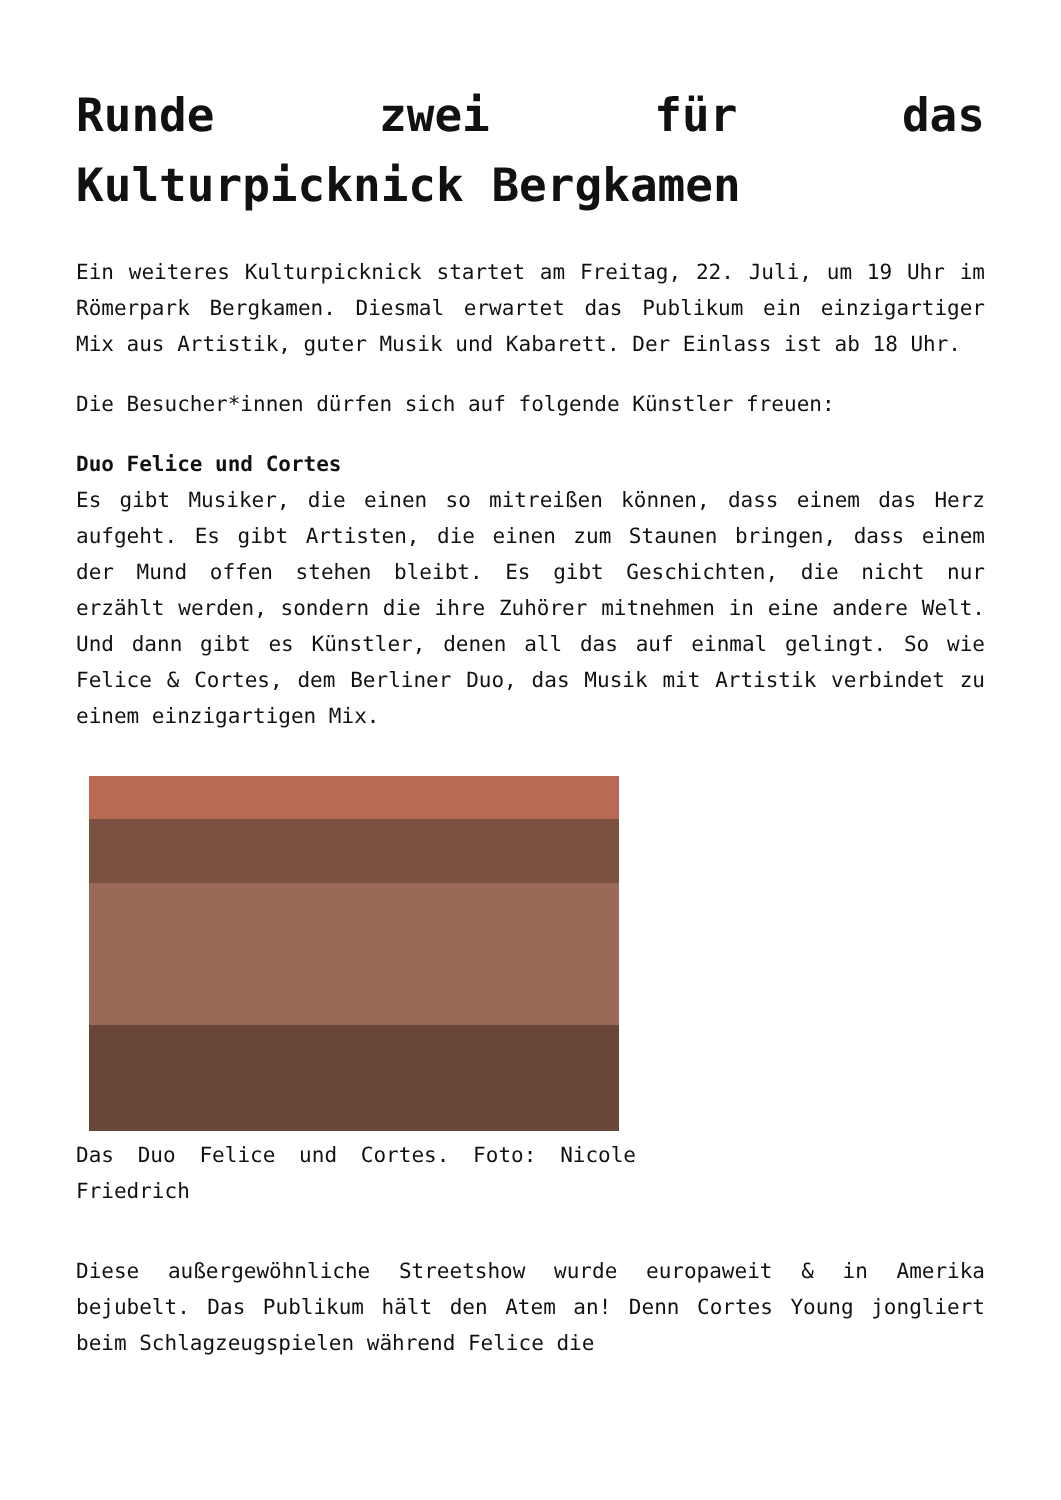Runde zwei für das Kulturpicknick Bergkamen
Ein weiteres Kulturpicknick startet am Freitag, 22. Juli, um 19 Uhr im Römerpark Bergkamen. Diesmal erwartet das Publikum ein einzigartiger Mix aus Artistik, guter Musik und Kabarett. Der Einlass ist ab 18 Uhr.
Die Besucher*innen dürfen sich auf folgende Künstler freuen:
Duo Felice und Cortes
Es gibt Musiker, die einen so mitreißen können, dass einem das Herz aufgeht. Es gibt Artisten, die einen zum Staunen bringen, dass einem der Mund offen stehen bleibt. Es gibt Geschichten, die nicht nur erzählt werden, sondern die ihre Zuhörer mitnehmen in eine andere Welt. Und dann gibt es Künstler, denen all das auf einmal gelingt. So wie Felice & Cortes, dem Berliner Duo, das Musik mit Artistik verbindet zu einem einzigartigen Mix.
Das Duo Felice und Cortes. Foto: Nicole Friedrich
Diese außergewöhnliche Streetshow wurde europaweit & in Amerika bejubelt. Das Publikum hält den Atem an! Denn Cortes Young jongliert beim Schlagzeugspielen während Felice die